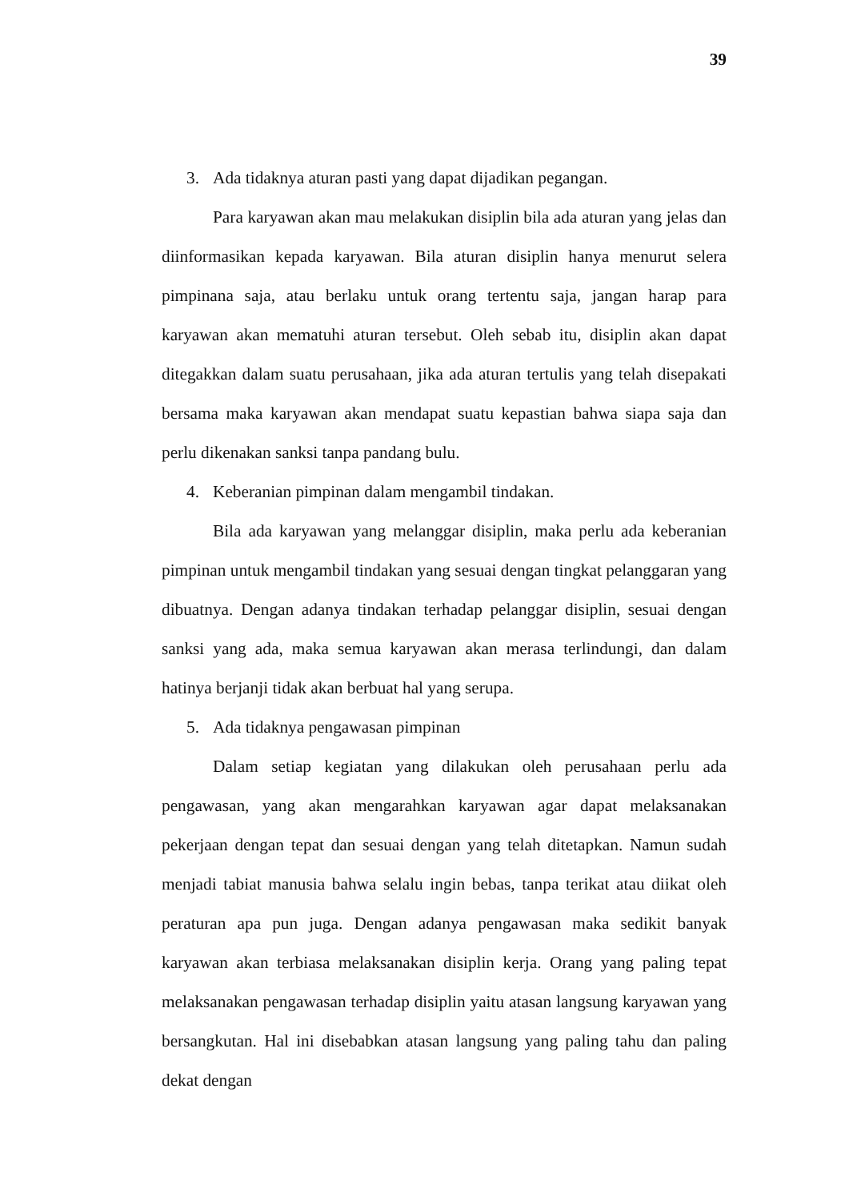39
3. Ada tidaknya aturan pasti yang dapat dijadikan pegangan.
Para karyawan akan mau melakukan disiplin bila ada aturan yang jelas dan diinformasikan kepada karyawan. Bila aturan disiplin hanya menurut selera pimpinana saja, atau berlaku untuk orang tertentu saja, jangan harap para karyawan akan mematuhi aturan tersebut. Oleh sebab itu, disiplin akan dapat ditegakkan dalam suatu perusahaan, jika ada aturan tertulis yang telah disepakati bersama maka karyawan akan mendapat suatu kepastian bahwa siapa saja dan perlu dikenakan sanksi tanpa pandang bulu.
4. Keberanian pimpinan dalam mengambil tindakan.
Bila ada karyawan yang melanggar disiplin, maka perlu ada keberanian pimpinan untuk mengambil tindakan yang sesuai dengan tingkat pelanggaran yang dibuatnya. Dengan adanya tindakan terhadap pelanggar disiplin, sesuai dengan sanksi yang ada, maka semua karyawan akan merasa terlindungi, dan dalam hatinya berjanji tidak akan berbuat hal yang serupa.
5. Ada tidaknya pengawasan pimpinan
Dalam setiap kegiatan yang dilakukan oleh perusahaan perlu ada pengawasan, yang akan mengarahkan karyawan agar dapat melaksanakan pekerjaan dengan tepat dan sesuai dengan yang telah ditetapkan. Namun sudah menjadi tabiat manusia bahwa selalu ingin bebas, tanpa terikat atau diikat oleh peraturan apa pun juga. Dengan adanya pengawasan maka sedikit banyak karyawan akan terbiasa melaksanakan disiplin kerja. Orang yang paling tepat melaksanakan pengawasan terhadap disiplin yaitu atasan langsung karyawan yang bersangkutan. Hal ini disebabkan atasan langsung yang paling tahu dan paling dekat dengan